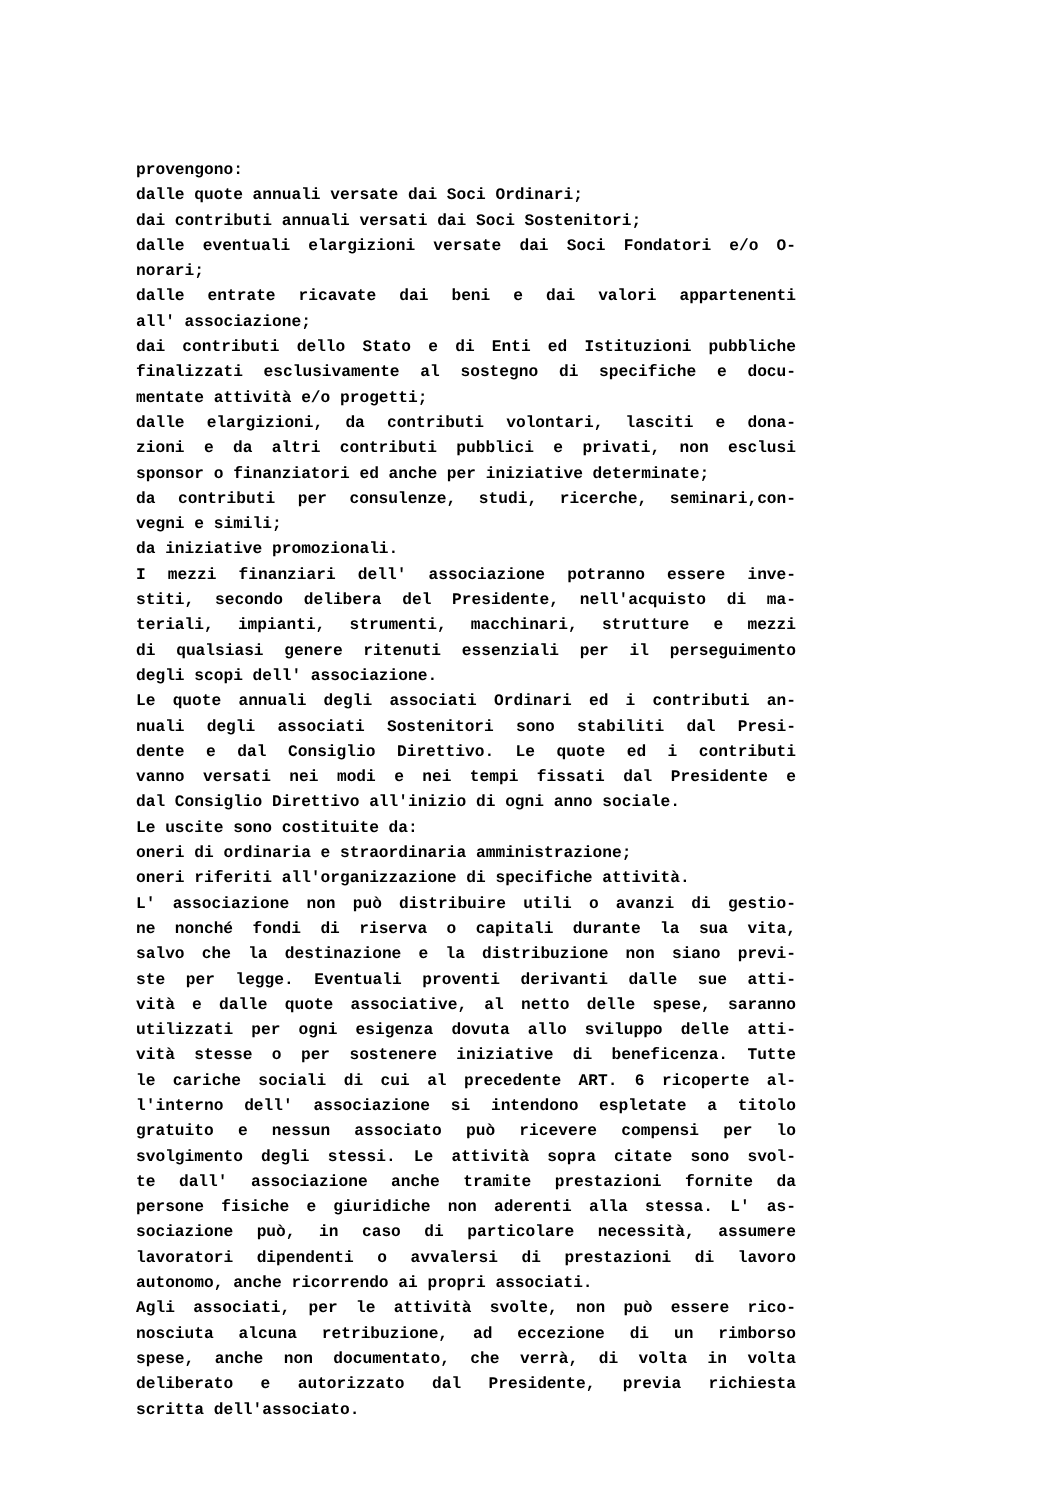provengono:
dalle quote annuali versate dai Soci Ordinari;
dai contributi annuali versati dai Soci Sostenitori;
dalle eventuali elargizioni versate dai Soci Fondatori e/o O-
norari;
dalle entrate ricavate dai beni e dai valori appartenenti
all' associazione;
dai contributi dello Stato e di Enti ed Istituzioni pubbliche
finalizzati esclusivamente al sostegno di specifiche e docu-
mentate attività e/o progetti;
dalle elargizioni, da contributi volontari, lasciti e dona-
zioni e da altri contributi pubblici e privati, non esclusi
sponsor o finanziatori ed anche per iniziative determinate;
da contributi per consulenze, studi, ricerche, seminari,con-
vegni e simili;
da iniziative promozionali.
I mezzi finanziari dell' associazione potranno essere inve-
stiti, secondo delibera del Presidente, nell'acquisto di ma-
teriali, impianti, strumenti, macchinari, strutture e mezzi
di qualsiasi genere ritenuti essenziali per il perseguimento
degli scopi dell' associazione.
Le quote annuali degli associati Ordinari ed i contributi an-
nuali degli associati Sostenitori sono stabiliti dal Presi-
dente e dal Consiglio Direttivo. Le quote ed i contributi
vanno versati nei modi e nei tempi fissati dal Presidente e
dal Consiglio Direttivo all'inizio di ogni anno sociale.
Le uscite sono costituite da:
oneri di ordinaria e straordinaria amministrazione;
oneri riferiti all'organizzazione di specifiche attività.
L' associazione non può distribuire utili o avanzi di gestio-
ne nonché fondi di riserva o capitali durante la sua vita,
salvo che la destinazione e la distribuzione non siano previ-
ste per legge. Eventuali proventi derivanti dalle sue atti-
vità e dalle quote associative, al netto delle spese, saranno
utilizzati per ogni esigenza dovuta allo sviluppo delle atti-
vità stesse o per sostenere iniziative di beneficenza. Tutte
le cariche sociali di cui al precedente ART. 6 ricoperte al-
l'interno dell' associazione si intendono espletate a titolo
gratuito e nessun associato può ricevere compensi per lo
svolgimento degli stessi. Le attività sopra citate sono svol-
te dall' associazione anche tramite prestazioni fornite da
persone fisiche e giuridiche non aderenti alla stessa. L' as-
sociazione può, in caso di particolare necessità, assumere
lavoratori dipendenti o avvalersi di prestazioni di lavoro
autonomo, anche ricorrendo ai propri associati.
Agli associati, per le attività svolte, non può essere rico-
nosciuta alcuna retribuzione, ad eccezione di un rimborso
spese, anche non documentato, che verrà, di volta in volta
deliberato e autorizzato dal Presidente, previa richiesta
scritta dell'associato.